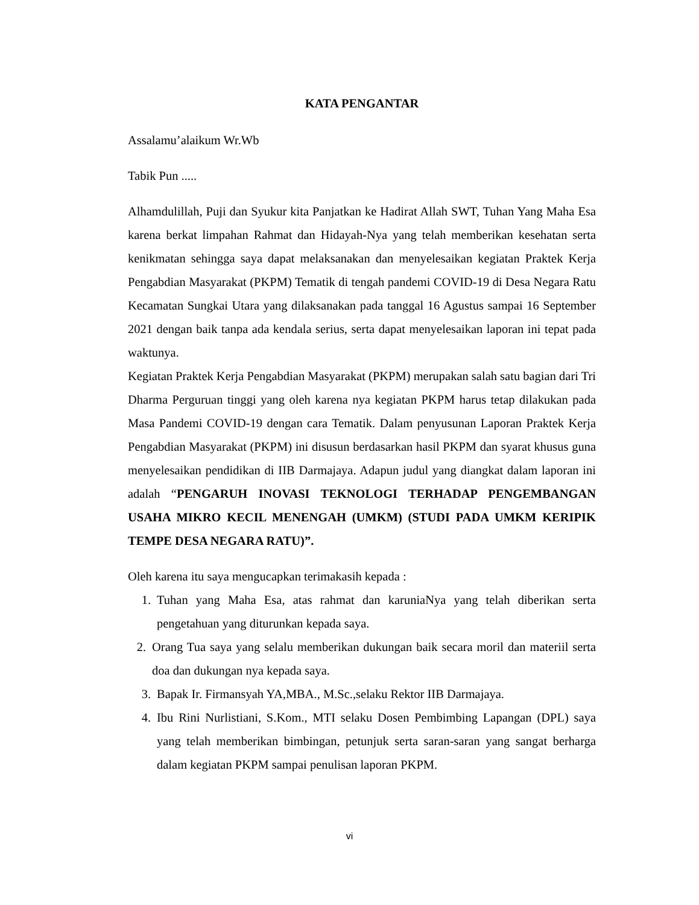KATA PENGANTAR
Assalamu’alaikum Wr.Wb
Tabik Pun .....
Alhamdulillah, Puji dan Syukur kita Panjatkan ke Hadirat Allah SWT, Tuhan Yang Maha Esa karena berkat limpahan Rahmat dan Hidayah-Nya yang telah memberikan kesehatan serta kenikmatan sehingga saya dapat melaksanakan dan menyelesaikan kegiatan Praktek Kerja Pengabdian Masyarakat (PKPM) Tematik di tengah pandemi COVID-19 di Desa Negara Ratu Kecamatan Sungkai Utara yang dilaksanakan pada tanggal 16 Agustus sampai 16 September 2021 dengan baik tanpa ada kendala serius, serta dapat menyelesaikan laporan ini tepat pada waktunya.
Kegiatan Praktek Kerja Pengabdian Masyarakat (PKPM) merupakan salah satu bagian dari Tri Dharma Perguruan tinggi yang oleh karena nya kegiatan PKPM harus tetap dilakukan pada Masa Pandemi COVID-19 dengan cara Tematik. Dalam penyusunan Laporan Praktek Kerja Pengabdian Masyarakat (PKPM) ini disusun berdasarkan hasil PKPM dan syarat khusus guna menyelesaikan pendidikan di IIB Darmajaya. Adapun judul yang diangkat dalam laporan ini adalah “PENGARUH INOVASI TEKNOLOGI TERHADAP PENGEMBANGAN USAHA MIKRO KECIL MENENGAH (UMKM) (STUDI PADA UMKM KERIPIK TEMPE DESA NEGARA RATU)”.
Oleh karena itu saya mengucapkan terimakasih kepada :
1. Tuhan yang Maha Esa, atas rahmat dan karuniaNya yang telah diberikan serta pengetahuan yang diturunkan kepada saya.
2. Orang Tua saya yang selalu memberikan dukungan baik secara moril dan materiil serta doa dan dukungan nya kepada saya.
3. Bapak Ir. Firmansyah YA,MBA., M.Sc.,selaku Rektor IIB Darmajaya.
4. Ibu Rini Nurlistiani, S.Kom., MTI selaku Dosen Pembimbing Lapangan (DPL) saya yang telah memberikan bimbingan, petunjuk serta saran-saran yang sangat berharga dalam kegiatan PKPM sampai penulisan laporan PKPM.
vi